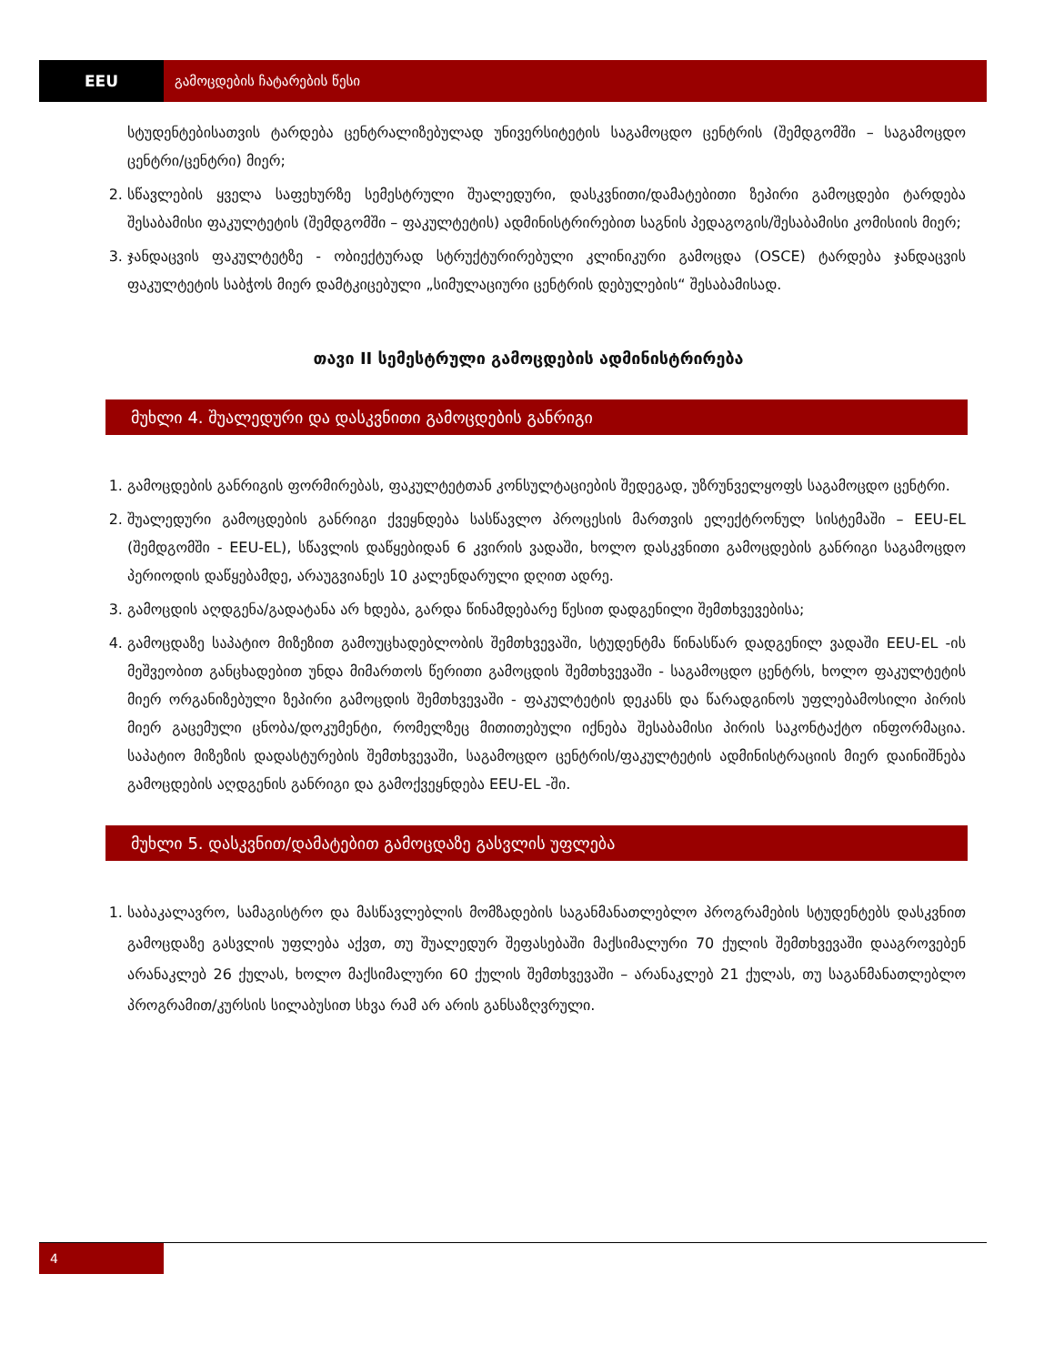EEU გამოცდების ჩატარების წესი
სტუდენტებისათვის ტარდება ცენტრალიზებულად უნივერსიტეტის საგამოცდო ცენტრის (შემდგომში – საგამოცდო ცენტრი/ცენტრი) მიერ;
2. სწავლების ყველა საფეხურზე სემესტრული შუალედური, დასკვნითი/დამატებითი ზეპირი გამოცდები ტარდება შესაბამისი ფაკულტეტის (შემდგომში – ფაკულტეტის) ადმინისტრირებით საგნის პედაგოგის/შესაბამისი კომისიის მიერ;
3. ჯანდაცვის ფაკულტეტზე - ობიექტურად სტრუქტურირებული კლინიკური გამოცდა (OSCE) ტარდება ჯანდაცვის ფაკულტეტის საბჭოს მიერ დამტკიცებული „სიმულაციური ცენტრის დებულების“ შესაბამისად.
თავი II სემესტრული გამოცდების ადმინისტრირება
მუხლი 4. შუალედური და დასკვნითი გამოცდების განრიგი
1. გამოცდების განრიგის ფორმირებას, ფაკულტეტთან კონსულტაციების შედეგად, უზრუნველყოფს საგამოცდო ცენტრი.
2. შუალედური გამოცდების განრიგი ქვეყნდება სასწავლო პროცესის მართვის ელექტრონულ სისტემაში – EEU-EL (შემდგომში - EEU-EL), სწავლის დაწყებიდან 6 კვირის ვადაში, ხოლო დასკვნითი გამოცდების განრიგი საგამოცდო პერიოდის დაწყებამდე, არაუგვიანეს 10 კალენდარული დღით ადრე.
3. გამოცდის აღდგენა/გადატანა არ ხდება, გარდა წინამდებარე წესით დადგენილი შემთხვევებისა;
4. გამოცდაზე საპატიო მიზეზით გამოუცხადებლობის შემთხვევაში, სტუდენტმა წინასწარ დადგენილ ვადაში EEU-EL -ის მეშვეობით განცხადებით უნდა მიმართოს წერითი გამოცდის შემთხვევაში - საგამოცდო ცენტრს, ხოლო ფაკულტეტის მიერ ორგანიზებული ზეპირი გამოცდის შემთხვევაში - ფაკულტეტის დეკანს და წარადგინოს უფლებამოსილი პირის მიერ გაცემული ცნობა/დოკუმენტი, რომელზეც მითითებული იქნება შესაბამისი პირის საკონტაქტო ინფორმაცია. საპატიო მიზეზის დადასტურების შემთხვევაში, საგამოცდო ცენტრის/ფაკულტეტის ადმინისტრაციის მიერ დაინიშნება გამოცდების აღდგენის განრიგი და გამოქვეყნდება EEU-EL -ში.
მუხლი 5. დასკვნით/დამატებით გამოცდაზე გასვლის უფლება
1. საბაკალავრო, სამაგისტრო და მასწავლებლის მომზადების საგანმანათლებლო პროგრამების სტუდენტებს დასკვნით გამოცდაზე გასვლის უფლება აქვთ, თუ შუალედურ შეფასებაში მაქსიმალური 70 ქულის შემთხვევაში დააგროვებენ არანაკლებ 26 ქულას, ხოლო მაქსიმალური 60 ქულის შემთხვევაში – არანაკლებ 21 ქულას, თუ საგანმანათლებლო პროგრამით/კურსის სილაბუსით სხვა რამ არ არის განსაზღვრული.
4